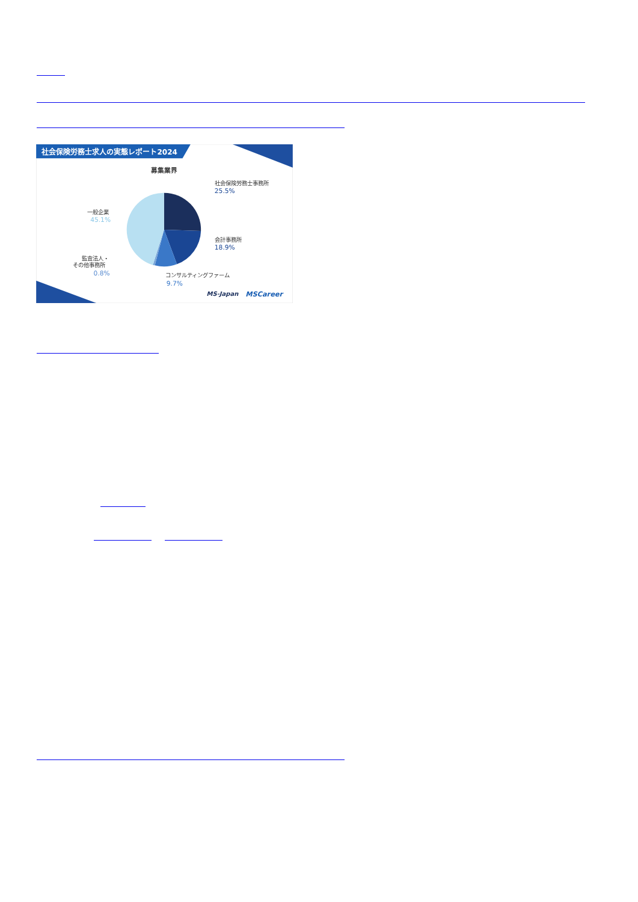社会保険労務士求人の実態レポート2024
募集業界
社会保険労務士事務所
25.5%
会計事務所
18.9%
コンサルティングファーム
9.7%
一般企業
45.1%
監査法人・
その他事務所
0.8%
MS-Japan
MSCareer